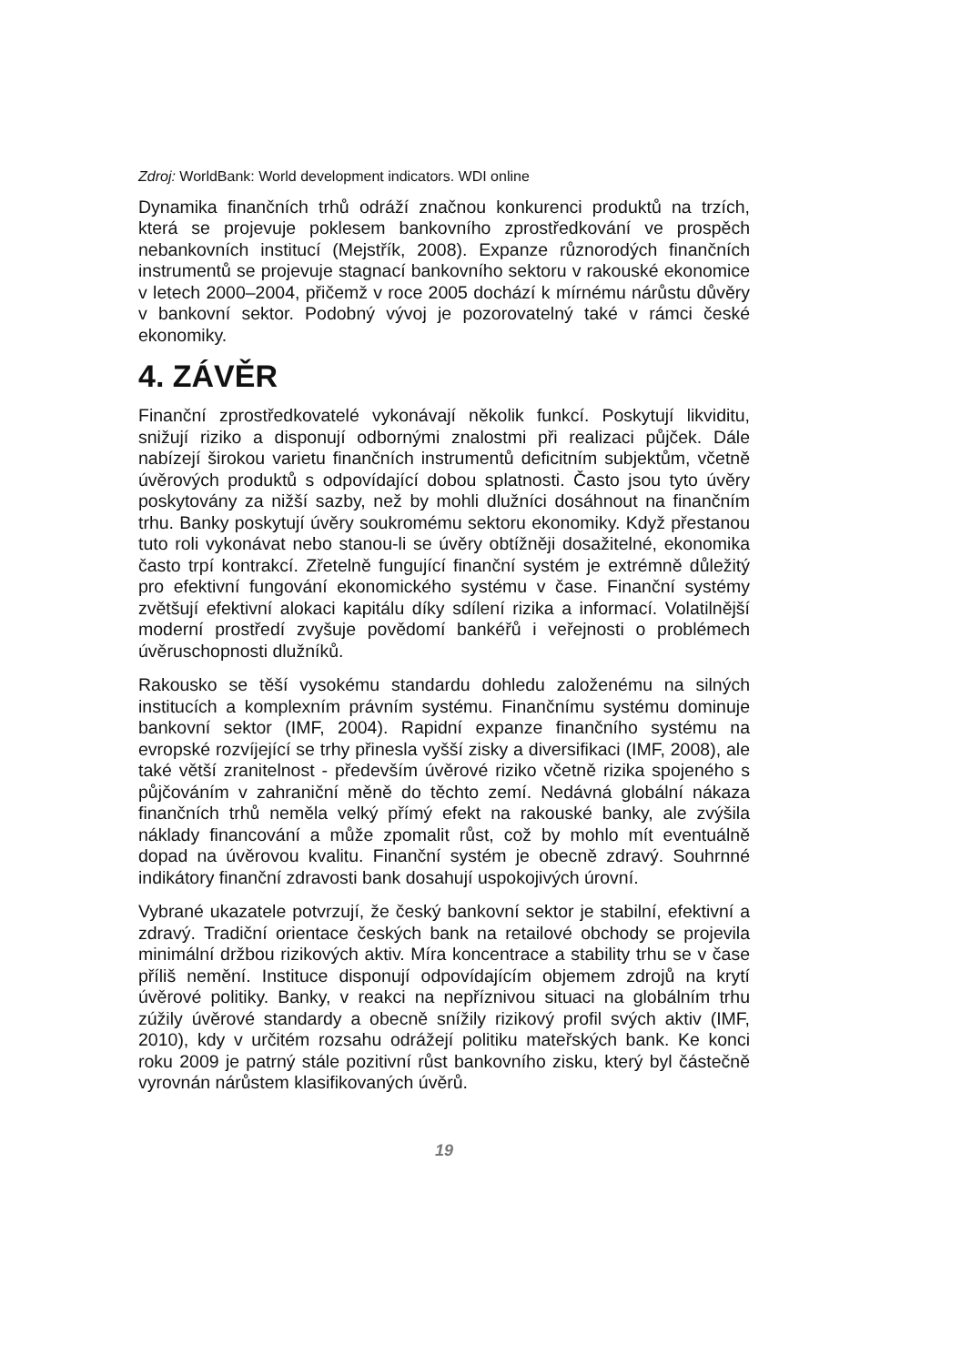Zdroj: WorldBank: World development indicators. WDI online
Dynamika finančních trhů odráží značnou konkurenci produktů na trzích, která se projevuje poklesem bankovního zprostředkování ve prospěch nebankovních institucí (Mejstřík, 2008). Expanze různorodých finančních instrumentů se projevuje stagnací bankovního sektoru v rakouské ekonomice v letech 2000–2004, přičemž v roce 2005 dochází k mírnému nárůstu důvěry v bankovní sektor. Podobný vývoj je pozorovatelný také v rámci české ekonomiky.
4. ZÁVĚR
Finanční zprostředkovatelé vykonávají několik funkcí. Poskytují likviditu, snižují riziko a disponují odbornými znalostmi při realizaci půjček. Dále nabízejí širokou varietu finančních instrumentů deficitním subjektům, včetně úvěrových produktů s odpovídající dobou splatnosti. Často jsou tyto úvěry poskytovány za nižší sazby, než by mohli dlužníci dosáhnout na finančním trhu. Banky poskytují úvěry soukromému sektoru ekonomiky. Když přestanou tuto roli vykonávat nebo stanou-li se úvěry obtížněji dosažitelné, ekonomika často trpí kontrakcí. Zřetelně fungující finanční systém je extrémně důležitý pro efektivní fungování ekonomického systému v čase. Finanční systémy zvětšují efektivní alokaci kapitálu díky sdílení rizika a informací. Volatilnější moderní prostředí zvyšuje povědomí bankéřů i veřejnosti o problémech úvěruschopnosti dlužníků.
Rakousko se těší vysokému standardu dohledu založenému na silných institucích a komplexním právním systému. Finančnímu systému dominuje bankovní sektor (IMF, 2004). Rapidní expanze finančního systému na evropské rozvíjející se trhy přinesla vyšší zisky a diversifikaci (IMF, 2008), ale také větší zranitelnost - především úvěrové riziko včetně rizika spojeného s půjčováním v zahraniční měně do těchto zemí. Nedávná globální nákaza finančních trhů neměla velký přímý efekt na rakouské banky, ale zvýšila náklady financování a může zpomalit růst, což by mohlo mít eventuálně dopad na úvěrovou kvalitu. Finanční systém je obecně zdravý. Souhrnné indikátory finanční zdravosti bank dosahují uspokojivých úrovní.
Vybrané ukazatele potvrzují, že český bankovní sektor je stabilní, efektivní a zdravý. Tradiční orientace českých bank na retailové obchody se projevila minimální držbou rizikových aktiv. Míra koncentrace a stability trhu se v čase příliš nemění. Instituce disponují odpovídajícím objemem zdrojů na krytí úvěrové politiky. Banky, v reakci na nepříznivou situaci na globálním trhu zúžily úvěrové standardy a obecně snížily rizikový profil svých aktiv (IMF, 2010), kdy v určitém rozsahu odrážejí politiku mateřských bank. Ke konci roku 2009 je patrný stále pozitivní růst bankovního zisku, který byl částečně vyrovnán nárůstem klasifikovaných úvěrů.
19